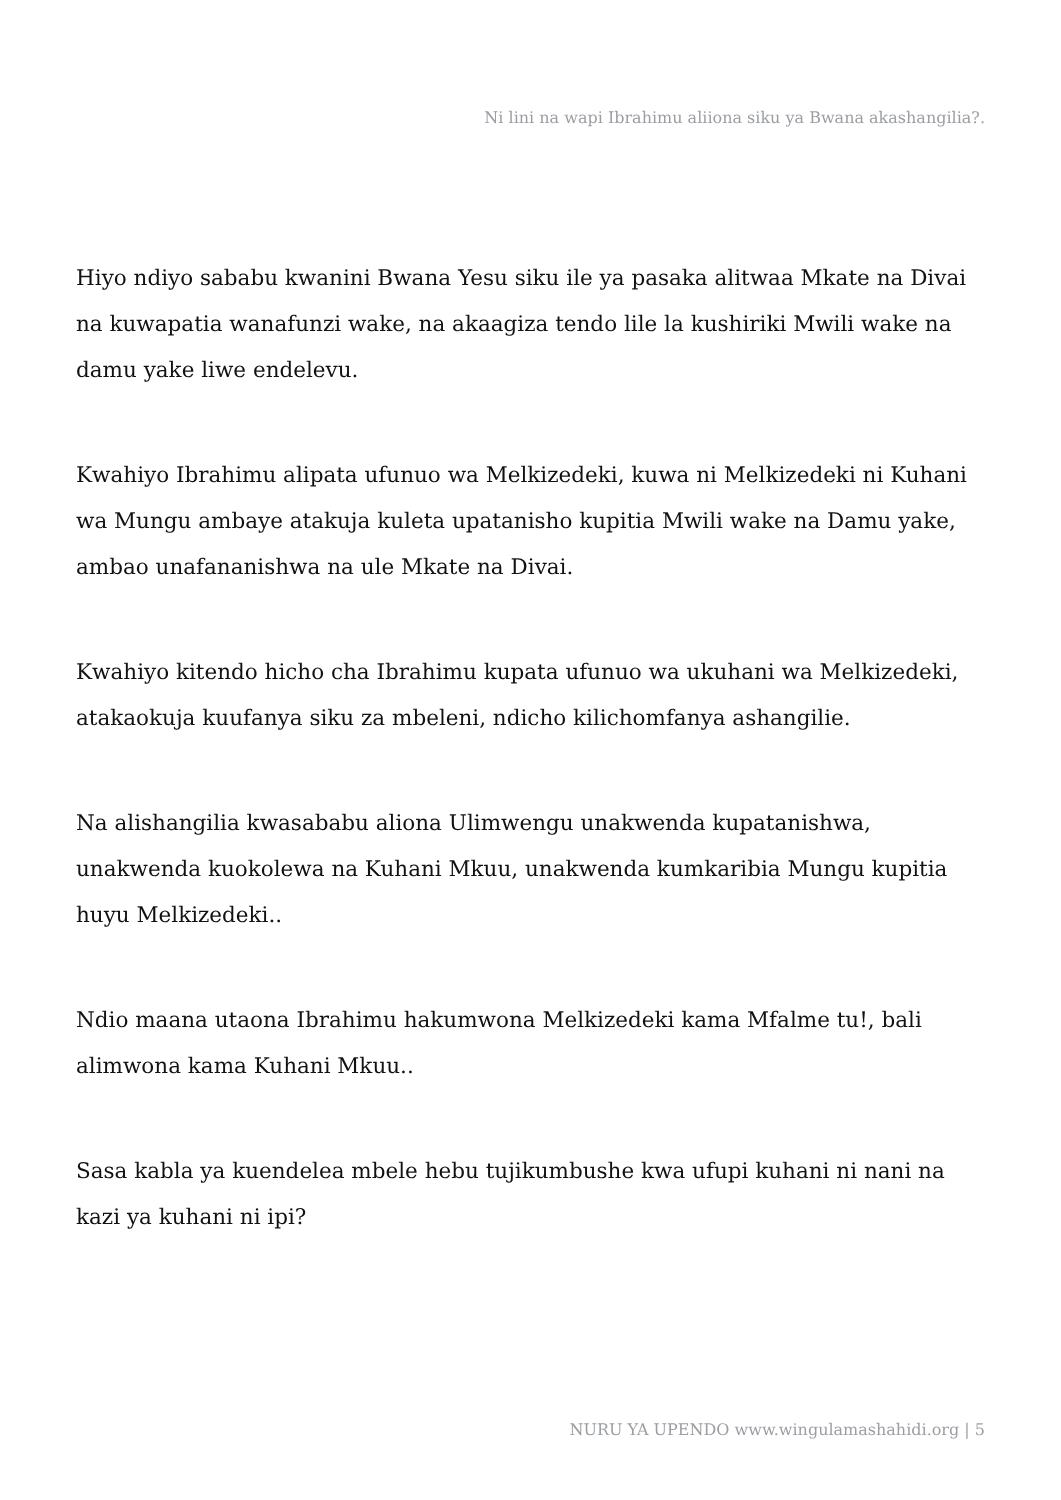Ni lini na wapi Ibrahimu aliiona siku ya Bwana akashangilia?.
Hiyo ndiyo sababu kwanini Bwana Yesu siku ile ya pasaka alitwaa Mkate na Divai na kuwapatia wanafunzi wake, na akaagiza tendo lile la kushiriki Mwili wake na damu yake liwe endelevu.
Kwahiyo Ibrahimu alipata ufunuo wa Melkizedeki, kuwa ni Melkizedeki ni Kuhani wa Mungu ambaye atakuja kuleta upatanisho kupitia Mwili wake na Damu yake, ambao unafananishwa na ule Mkate na Divai.
Kwahiyo kitendo hicho cha Ibrahimu kupata ufunuo wa ukuhani wa Melkizedeki, atakaokuja kuufanya siku za mbeleni, ndicho kilichomfanya ashangilie.
Na alishangilia kwasababu aliona Ulimwengu unakwenda kupatanishwa, unakwenda kuokolewa na Kuhani Mkuu, unakwenda kumkaribia Mungu kupitia huyu Melkizedeki..
Ndio maana utaona Ibrahimu hakumwona Melkizedeki kama Mfalme tu!, bali alimwona kama Kuhani Mkuu..
Sasa kabla ya kuendelea mbele hebu tujikumbushe kwa ufupi kuhani ni nani na kazi ya kuhani ni ipi?
NURU YA UPENDO www.wingulamashahidi.org | 5